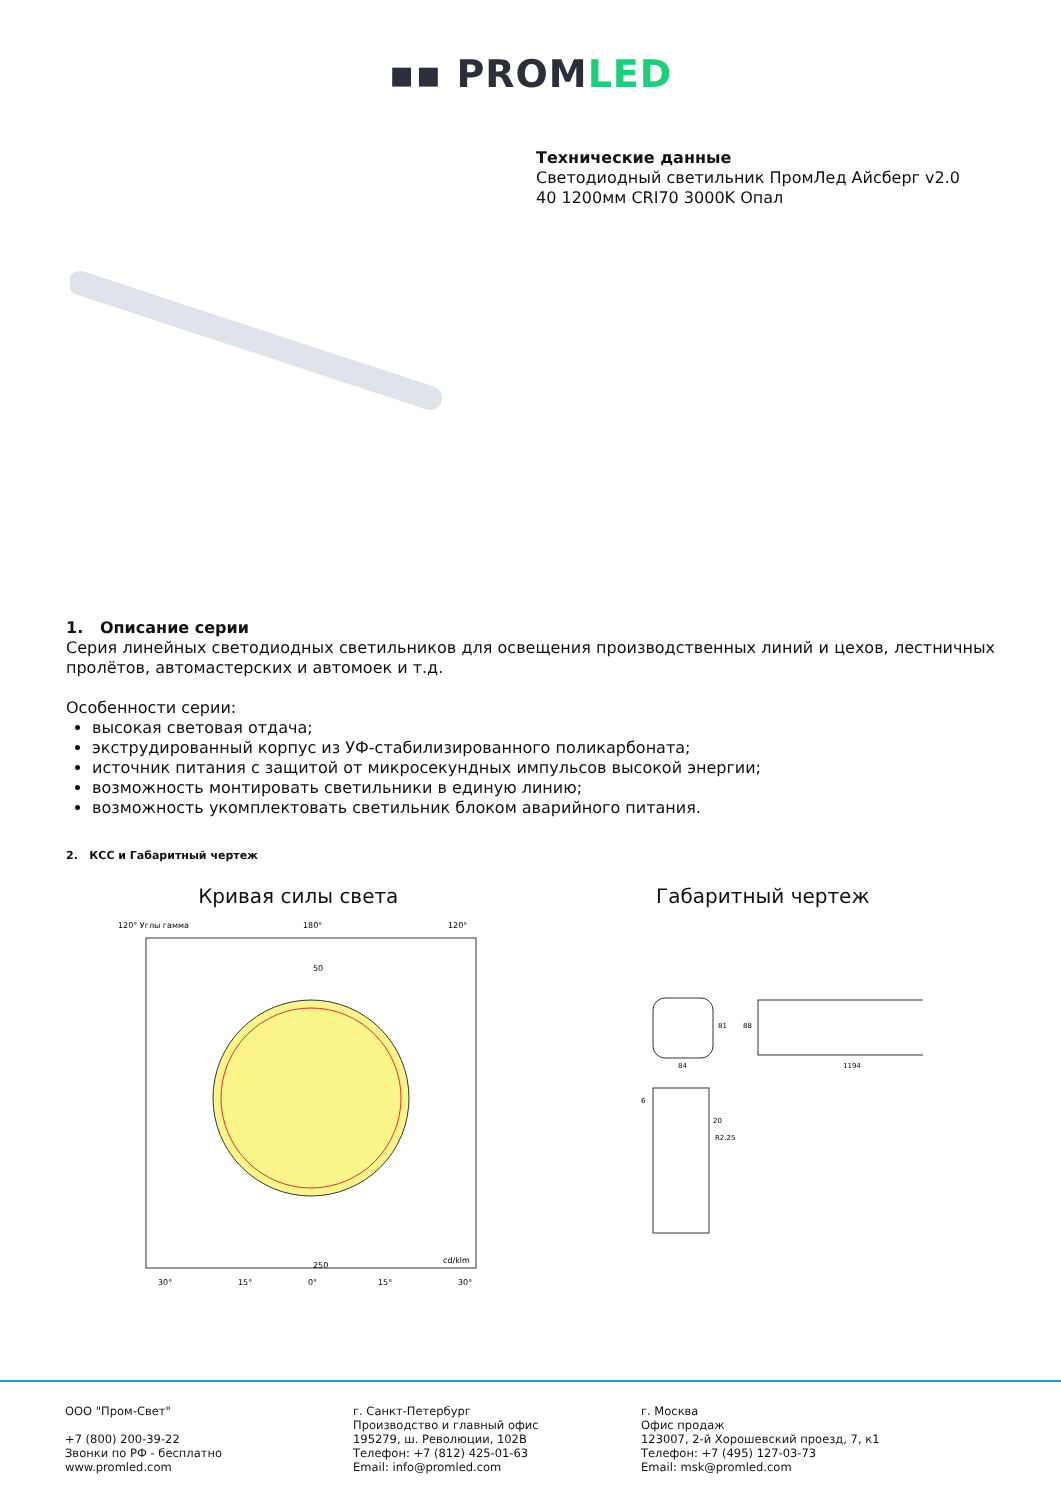▪▪ PROMLED
Технические данные
Светодиодный светильник ПромЛед Айсберг v2.0
40 1200мм CRI70 3000K Опал
1. Описание серии
Серия линейных светодиодных светильников для освещения производственных линий и цехов, лестничных пролётов, автомастерских и автомоек и т.д.
Особенности серии:
высокая световая отдача;
экструдированный корпус из УФ-стабилизированного поликарбоната;
источник питания с защитой от микросекундных импульсов высокой энергии;
возможность монтировать светильники в единую линию;
возможность укомплектовать светильник блоком аварийного питания.
2. КСС и Габаритный чертеж
Кривая силы света
120° Углы гамма
180°
120°
50
250
cd/klm
30°
15°
0°
15°
30°
Габаритный чертеж
84
81
1194
88
6
20
R2,25
ООО "Пром-Свет"
+7 (800) 200-39-22
Звонки по РФ - бесплатно
www.promled.com
г. Санкт-Петербург
Производство и главный офис
195279, ш. Революции, 102В
Телефон: +7 (812) 425-01-63
Email: info@promled.com
г. Москва
Офис продаж
123007, 2-й Хорошевский проезд, 7, к1
Телефон: +7 (495) 127-03-73
Email: msk@promled.com